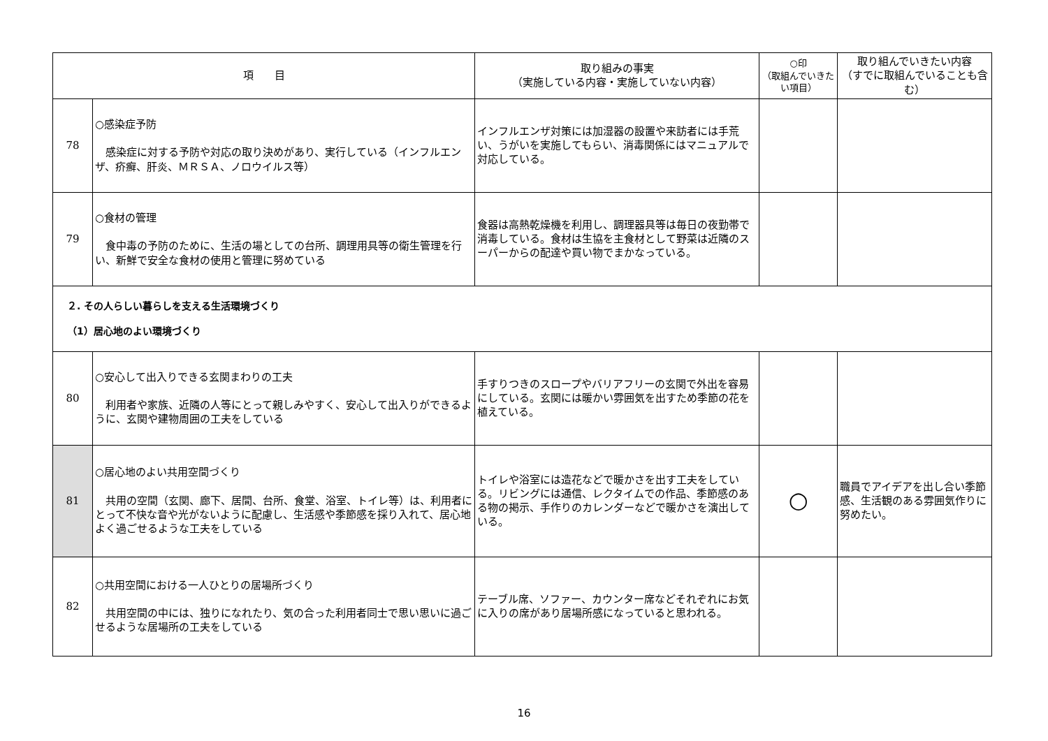| 項 目 | | 取り組みの事実 （実施している内容・実施していない内容） | ○印 （取組んでいきたい項目） | 取り組んでいきたい内容 （すでに取組んでいることも含む） |
| --- | --- | --- | --- | --- |
| 78 | ○感染症予防 感染症に対する予防や対応の取り決めがあり、実行している（インフルエンザ、疥癬、肝炎、ＭＲＳＡ、ノロウイルス等） | インフルエンザ対策には加湿器の設置や来訪者には手荒い、うがいを実施してもらい、消毒関係にはマニュアルで対応している。 | | |
| 79 | ○食材の管理 食中毒の予防のために、生活の場としての台所、調理用具等の衛生管理を行い、新鮮で安全な食材の使用と管理に努めている | 食器は高熱乾燥機を利用し、調理器具等は毎日の夜勤帯で消毒している。食材は生協を主食材として野菜は近隣のスーパーからの配達や買い物でまかなっている。 | | |
| ２. その人らしい暮らしを支える生活環境づくり （1）居心地のよい環境づくり | | | | |
| 80 | ○安心して出入りできる玄関まわりの工夫 利用者や家族、近隣の人等にとって親しみやすく、安心して出入りができるように、玄関や建物周囲の工夫をしている | 手すりつきのスロープやバリアフリーの玄関で外出を容易にしている。玄関には暖かい雰囲気を出すため季節の花を植えている。 | | |
| 81 | ○居心地のよい共用空間づくり 共用の空間（玄関、廊下、居間、台所、食堂、浴室、トイレ等）は、利用者にとって不快な音や光がないように配慮し、生活感や季節感を採り入れて、居心地よく過ごせるような工夫をしている | トイレや浴室には造花などで暖かさを出す工夫をしている。リビングには通信、レクタイムでの作品、季節感のある物の掲示、手作りのカレンダーなどで暖かさを演出している。 | ○ | 職員でアイデアを出し合い季節感、生活観のある雰囲気作りに努めたい。 |
| 82 | ○共用空間における一人ひとりの居場所づくり 共用空間の中には、独りになれたり、気の合った利用者同士で思い思いに過ごせるような居場所の工夫をしている | テーブル席、ソファー、カウンター席などそれぞれにお気に入りの席があり居場所感になっていると思われる。 | | |
16